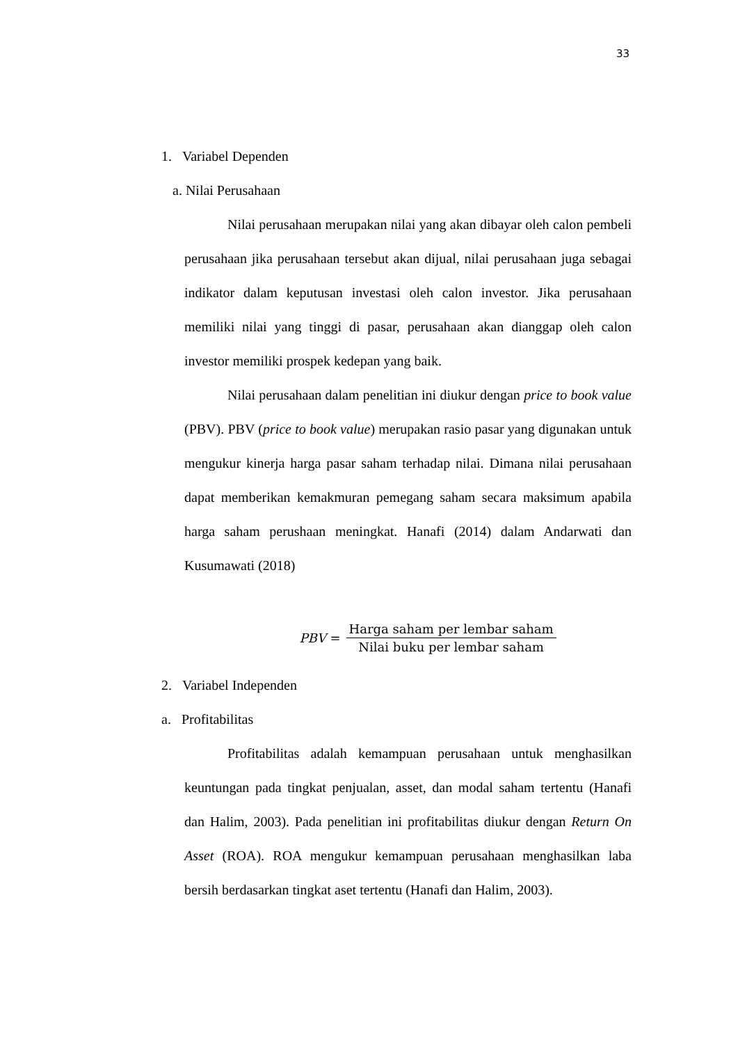33
1. Variabel Dependen
a. Nilai Perusahaan
Nilai perusahaan merupakan nilai yang akan dibayar oleh calon pembeli perusahaan jika perusahaan tersebut akan dijual, nilai perusahaan juga sebagai indikator dalam keputusan investasi oleh calon investor. Jika perusahaan memiliki nilai yang tinggi di pasar, perusahaan akan dianggap oleh calon investor memiliki prospek kedepan yang baik.
Nilai perusahaan dalam penelitian ini diukur dengan price to book value (PBV). PBV (price to book value) merupakan rasio pasar yang digunakan untuk mengukur kinerja harga pasar saham terhadap nilai. Dimana nilai perusahaan dapat memberikan kemakmuran pemegang saham secara maksimum apabila harga saham perushaan meningkat. Hanafi (2014) dalam Andarwati dan Kusumawati (2018)
PBV = Harga saham per lembar saham Nilai buku per lembar saham
2. Variabel Independen
a. Profitabilitas
Profitabilitas adalah kemampuan perusahaan untuk menghasilkan keuntungan pada tingkat penjualan, asset, dan modal saham tertentu (Hanafi dan Halim, 2003). Pada penelitian ini profitabilitas diukur dengan Return On Asset (ROA). ROA mengukur kemampuan perusahaan menghasilkan laba bersih berdasarkan tingkat aset tertentu (Hanafi dan Halim, 2003).